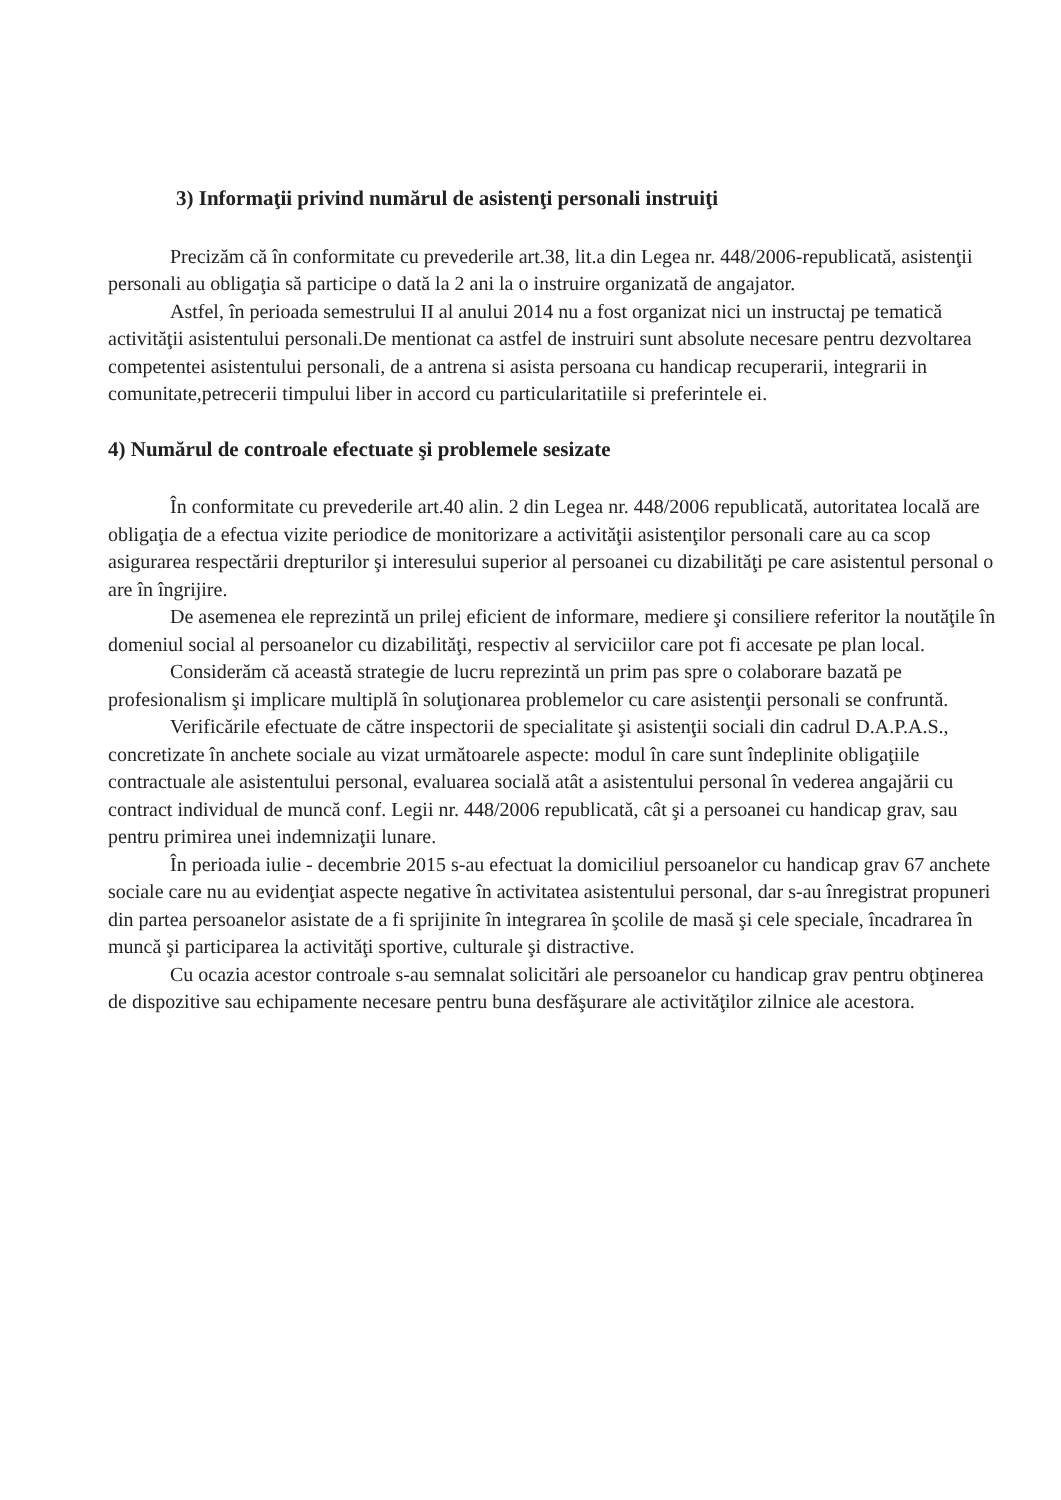3) Informaţii privind numărul de asistenţi personali instruiţi
Precizăm că în conformitate cu prevederile art.38, lit.a din Legea nr. 448/2006-republicată, asistenţii personali au obligaţia să participe o dată la 2 ani la o instruire organizată de angajator.
Astfel, în perioada semestrului II al anului 2014 nu a fost organizat nici un instructaj pe tematică activităţii asistentului personali.De mentionat ca astfel de instruiri sunt absolute necesare pentru dezvoltarea competentei asistentului personali, de a antrena si asista persoana cu handicap recuperarii, integrarii in comunitate,petrecerii timpului liber in accord cu particularitatiile si preferintele ei.
4) Numărul de controale efectuate şi problemele sesizate
În conformitate cu prevederile art.40 alin. 2 din Legea nr. 448/2006 republicată, autoritatea locală are obligaţia de a efectua vizite periodice de monitorizare a activităţii asistenţilor personali care au ca scop asigurarea respectării drepturilor şi interesului superior al persoanei cu dizabilităţi pe care asistentul personal o are în îngrijire.
De asemenea ele reprezintă un prilej eficient de informare, mediere şi consiliere referitor la noutăţile în domeniul social al persoanelor cu dizabilităţi, respectiv al serviciilor care pot fi accesate pe plan local.
Considerăm că această strategie de lucru reprezintă un prim pas spre o colaborare bazată pe profesionalism şi implicare multiplă în soluţionarea problemelor cu care asistenţii personali se confruntă.
Verificările efectuate de către inspectorii de specialitate şi asistenţii sociali din cadrul D.A.P.A.S., concretizate în anchete sociale au vizat următoarele aspecte: modul în care sunt îndeplinite obligaţiile contractuale ale asistentului personal, evaluarea socială atât a asistentului personal în vederea angajării cu contract individual de muncă conf. Legii nr. 448/2006 republicată, cât şi a persoanei cu handicap grav, sau pentru primirea unei indemnizaţii lunare.
În perioada iulie - decembrie 2015 s-au efectuat la domiciliul persoanelor cu handicap grav 67 anchete sociale care nu au evidenţiat aspecte negative în activitatea asistentului personal, dar s-au înregistrat propuneri din partea persoanelor asistate de a fi sprijinite în integrarea în şcolile de masă şi cele speciale, încadrarea în muncă şi participarea la activităţi sportive, culturale şi distractive.
Cu ocazia acestor controale s-au semnalat solicitări ale persoanelor cu handicap grav pentru obţinerea de dispozitive sau echipamente necesare pentru buna desfăşurare ale activităţilor zilnice ale acestora.